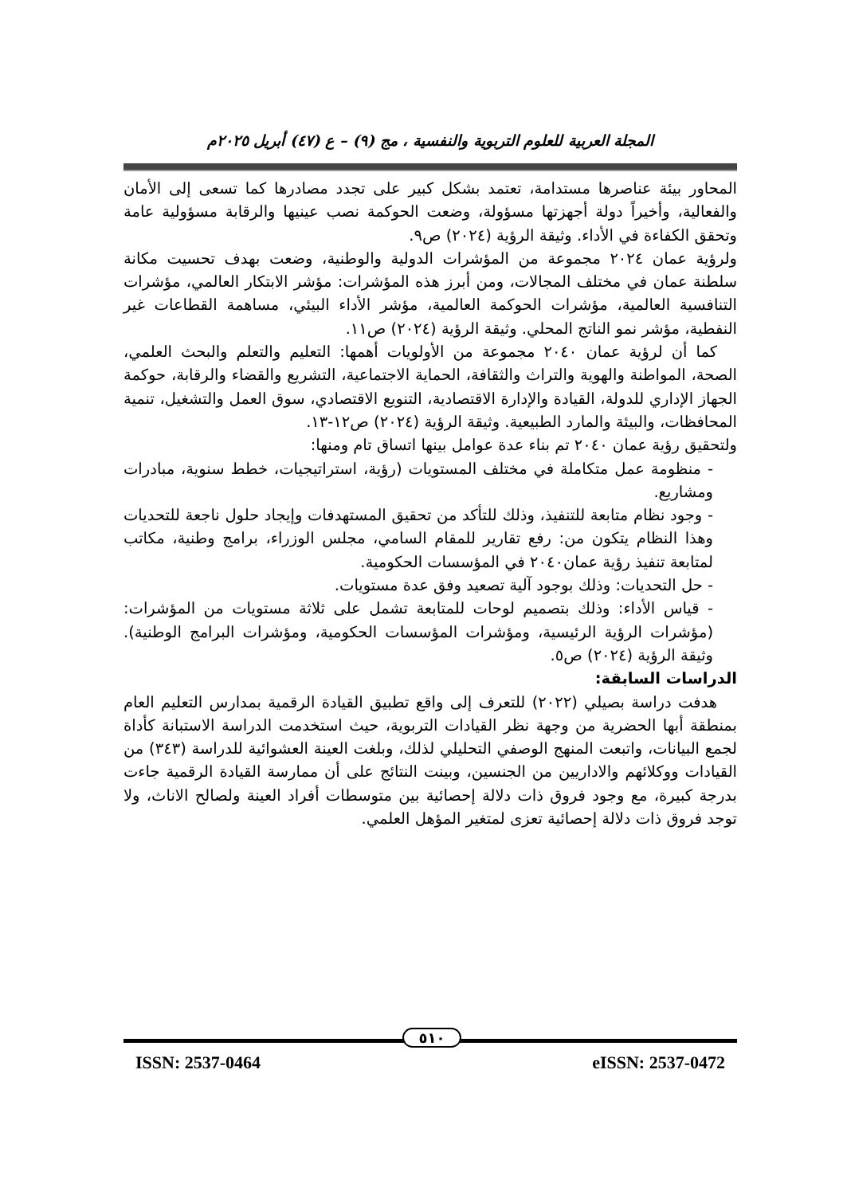المجلة العربية للعلوم التربوية والنفسية ، مج (٩) – ع (٤٧) أبريل ٢٠٢٥م
المحاور بيئة عناصرها مستدامة، تعتمد بشكل كبير على تجدد مصادرها كما تسعى إلى الأمان والفعالية، وأخيراً دولة أجهزتها مسؤولة، وضعت الحوكمة نصب عينيها والرقابة مسؤولية عامة وتحقق الكفاءة في الأداء. وثيقة الرؤية (٢٠٢٤) ص٩.
ولرؤية عمان ٢٠٢٤ مجموعة من المؤشرات الدولية والوطنية، وضعت بهدف تحسيت مكانة سلطنة عمان في مختلف المجالات، ومن أبرز هذه المؤشرات: مؤشر الابتكار العالمي، مؤشرات التنافسية العالمية، مؤشرات الحوكمة العالمية، مؤشر الأداء البيئي، مساهمة القطاعات غير النفطية، مؤشر نمو الناتج المحلي. وثيقة الرؤية (٢٠٢٤) ص١١.
كما أن لرؤية عمان ٢٠٤٠ مجموعة من الأولويات أهمها: التعليم والتعلم والبحث العلمي، الصحة، المواطنة والهوية والتراث والثقافة، الحماية الاجتماعية، التشريع والقضاء والرقابة، حوكمة الجهاز الإداري للدولة، القيادة والإدارة الاقتصادية، التنويع الاقتصادي، سوق العمل والتشغيل، تنمية المحافظات، والبيئة والمارد الطبيعية. وثيقة الرؤية (٢٠٢٤) ص١٢-١٣.
ولتحقيق رؤية عمان ٢٠٤٠ تم بناء عدة عوامل بينها اتساق تام ومنها:
- منظومة عمل متكاملة في مختلف المستويات (رؤية، استراتيجيات، خطط سنوية، مبادرات ومشاريع.
- وجود نظام متابعة للتنفيذ، وذلك للتأكد من تحقيق المستهدفات وإيجاد حلول ناجعة للتحديات وهذا النظام يتكون من: رفع تقارير للمقام السامي، مجلس الوزراء، برامج وطنية، مكاتب لمتابعة تنفيذ رؤية عمان٢٠٤٠ في المؤسسات الحكومية.
- حل التحديات: وذلك بوجود آلية تصعيد وفق عدة مستويات.
- قياس الأداء: وذلك بتصميم لوحات للمتابعة تشمل على ثلاثة مستويات من المؤشرات: (مؤشرات الرؤية الرئيسية، ومؤشرات المؤسسات الحكومية، ومؤشرات البرامج الوطنية). وثيقة الرؤية (٢٠٢٤) ص٥.
الدراسات السابقة:
هدفت دراسة بصيلي (٢٠٢٢) للتعرف إلى واقع تطبيق القيادة الرقمية بمدارس التعليم العام بمنطقة أبها الحضرية من وجهة نظر القيادات التربوية، حيث استخدمت الدراسة الاستبانة كأداة لجمع البيانات، واتبعت المنهج الوصفي التحليلي لذلك، وبلغت العينة العشوائية للدراسة (٣٤٣) من القيادات ووكلائهم والاداريين من الجنسين، وبينت النتائج على أن ممارسة القيادة الرقمية جاءت بدرجة كبيرة، مع وجود فروق ذات دلالة إحصائية بين متوسطات أفراد العينة ولصالح الاناث، ولا توجد فروق ذات دلالة إحصائية تعزى لمتغير المؤهل العلمي.
٥١٠
ISSN: 2537-0464 eISSN: 2537-0472